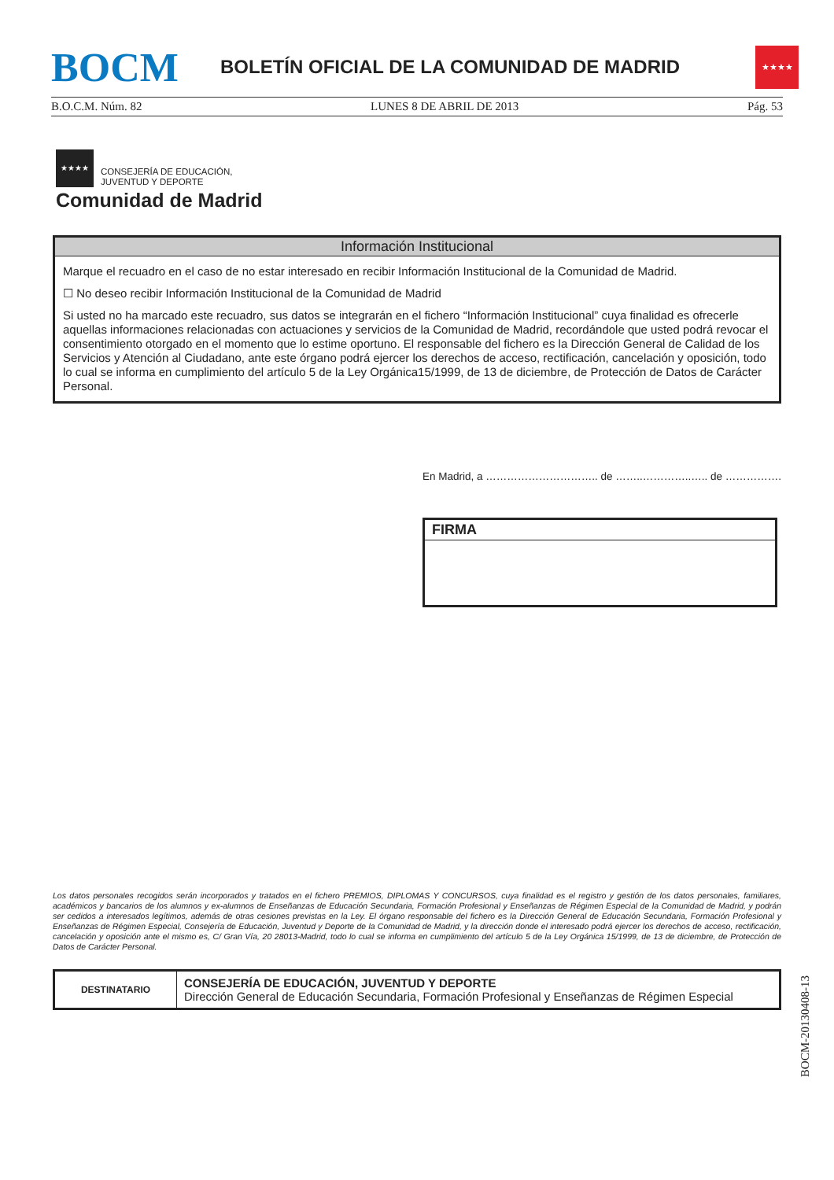BOCM
BOLETÍN OFICIAL DE LA COMUNIDAD DE MADRID
★★★★
B.O.C.M. Núm. 82 LUNES 8 DE ABRIL DE 2013 Pág. 53
★★★★
CONSEJERÍA DE EDUCACIÓN,
JUVENTUD Y DEPORTE
Comunidad de Madrid
Información Institucional
Marque el recuadro en el caso de no estar interesado en recibir Información Institucional de la Comunidad de Madrid.
☐ No deseo recibir Información Institucional de la Comunidad de Madrid
Si usted no ha marcado este recuadro, sus datos se integrarán en el fichero “Información Institucional” cuya finalidad es ofrecerle aquellas informaciones relacionadas con actuaciones y servicios de la Comunidad de Madrid, recordándole que usted podrá revocar el consentimiento otorgado en el momento que lo estime oportuno. El responsable del fichero es la Dirección General de Calidad de los Servicios y Atención al Ciudadano, ante este órgano podrá ejercer los derechos de acceso, rectificación, cancelación y oposición, todo lo cual se informa en cumplimiento del artículo 5 de la Ley Orgánica15/1999, de 13 de diciembre, de Protección de Datos de Carácter Personal.
En Madrid, a ………………………….. de ……..…………..….. de …………….
FIRMA
Los datos personales recogidos serán incorporados y tratados en el fichero PREMIOS, DIPLOMAS Y CONCURSOS, cuya finalidad es el registro y gestión de los datos personales, familiares, académicos y bancarios de los alumnos y ex-alumnos de Enseñanzas de Educación Secundaria, Formación Profesional y Enseñanzas de Régimen Especial de la Comunidad de Madrid, y podrán ser cedidos a interesados legítimos, además de otras cesiones previstas en la Ley. El órgano responsable del fichero es la Dirección General de Educación Secundaria, Formación Profesional y Enseñanzas de Régimen Especial, Consejería de Educación, Juventud y Deporte de la Comunidad de Madrid, y la dirección donde el interesado podrá ejercer los derechos de acceso, rectificación, cancelación y oposición ante el mismo es, C/ Gran Vía, 20 28013-Madrid, todo lo cual se informa en cumplimiento del artículo 5 de la Ley Orgánica 15/1999, de 13 de diciembre, de Protección de Datos de Carácter Personal.
| DESTINATARIO | CONSEJERÍA DE EDUCACIÓN, JUVENTUD Y DEPORTE Dirección General de Educación Secundaria, Formación Profesional y Enseñanzas de Régimen Especial |
BOCM-20130408-13